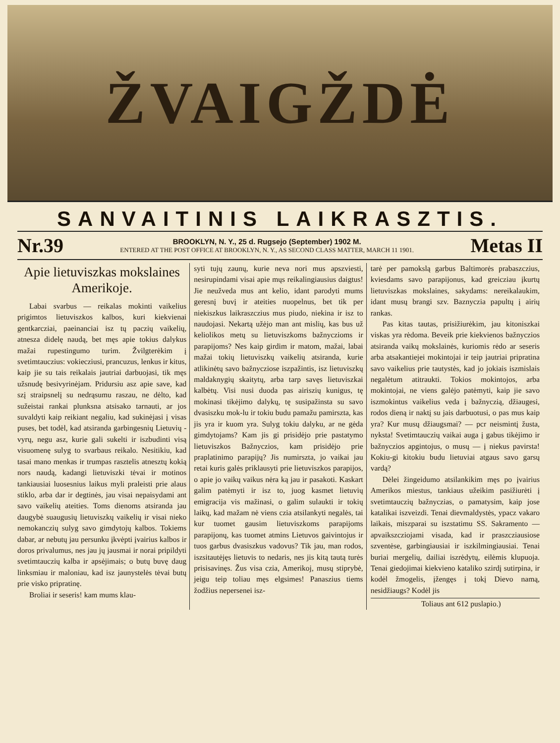ŽVAIGŽDĖ
SANVAITINIS LAIKRASZTIS.
Nr.39
BROOKLYN, N. Y., 25 d. Rugsejo (September) 1902 M.
ENTERED AT THE POST OFFICE AT BROOKLYN, N. Y., AS SECOND CLASS MATTER, MARCH 11 1901.
Metas II
Apie lietuviszkas mokslaines Amerikoje.
Labai svarbus — reikalas mokinti vaikelius prigimtos lietuviszkos kalbos, kuri kiekvienai gentkarcziai, paeinanciai isz tų paczių vaikelių, atnesza didelę naudą, bet męs apie tokius dalykus mažai rupestingumo turim. Žvilgterėkim į svetimtauczius: vokiecziusi, prancuzus, lenkus ir kitus, kaip jie su tais reikalais jautriai darbuojasi, tik męs užsnudę besivyrinėjam. Pridursiu asz apie save, kad szį straipsnelį su nedrąsumu raszau, ne dėlto, kad sužeistai rankai plunksna atsisako tarnauti, ar jos suvaldyti kaip reikiant negaliu, kad sukinėjasi į visas puses, bet todėl, kad atsiranda garbingesnių Lietuvių - vyrų, negu asz, kurie gali sukelti ir iszbudinti visą visuomenę sulyg to svarbaus reikalo. Nesitikiu, kad tasai mano menkas ir trumpas rasztelis atnesztų kokią nors naudą, kadangi lietuviszki tėvai ir motinos tankiausiai luosesnius laikus myli praleisti prie alaus stiklo, arba dar ir degtinės, jau visai nepaisydami ant savo vaikelių ateities. Toms dienoms atsiranda jau daugybė suaugusių lietuviszkų vaikelių ir visai nieko nemokanczių sulyg savo gimdytojų kalbos. Tokiems dabar, ar nebutų jau persunku įkvėpti įvairius kalbos ir doros privalumus, nes jau jų jausmai ir norai pripildyti svetimtauczių kalba ir apsėjimais; o butų buvę daug linksmiau ir maloniau, kad isz jaunystelės tėvai butų prie visko pripratinę.
Broliai ir seseris! kam mums klau-
syti tujų zaunų, kurie neva nori mus apszviesti, nesirupindami visai apie mųs reikalingiausius daigtus! Jie neuž­veda mus ant kelio, idant parodyti mums geresnį buvį ir ateities nuopelnus, bet tik per niekiszkus laikraszczius mus piudo, niekina ir isz to naudojasi. Nekartą užėjo man ant mislių, kas bus už keliolikos metų su lietuviszkoms bažnyczioms ir parapijoms? Nes kaip girdim ir matom, mažai, labai mažai tokių lietuviszkų vaikelių atsiranda, kurie atlikinėtų savo bažnycziose iszpažintis, isz lietuviszkų maldaknygių skaitytų, arba tarp savęs lietuviszkai kalbėtų. Visi nusi duoda pas airiszių kunigus, tę mokinasi tikėjimo dalykų, tę susipažinsta su savo dvasiszku mok-lu ir tokiu budu pamažu pamirszta, kas jis yra ir kuom yra. Sulyg tokiu dalyku, ar ne gėda gimdytojams? Kam jis gi prisidėjo prie pastatymo lietuviszkos Bažnyczios, kam prisidėjo prie praplatinimo parapijų? Jis numirszta, jo vaikai jau retai kuris galės priklausyti prie lietuviszkos parapijos, o apie jo vaikų vaikus nėra ką jau ir pasakoti. Kaskart galim patėmyti ir isz to, juog kasmet lietuvių emigracija vis mažinasi, o galim sulaukti ir tokių laikų, kad mažam nė viens czia atsilankyti negalės, tai kur tuomet gausim lietuviszkoms parapijoms parapijonų, kas tuomet atmins Lietuvos gaivintojus ir tuos garbus dvasiszkus vadovus? Tik jau, man rodos, iszsitautėjęs lietuvis to nedaris, nes jis kitą tautą turės prisisavinęs. Žus visa czia, Amerikoj, musų stiprybė, jeigu teip toliau męs elgsimes! Panaszius tiems žodžius nepersenei isz-
tarė per pamokslą garbus Baltimorės prabaszczius, kviesdams savo parapijonus, kad greicziau įkurtų lietuviszkas mokslaines, sakydams: nereikalaukim, idant musų brangi szv. Baznyczia papultų į airių rankas.
Pas kitas tautas, prisižiurėkim, jau kitoniszkai viskas yra rėdoma. Beveik prie kiekvienos bažnyczios atsiranda vaikų mokslainės, kuriomis rėdo ar seseris arba atsakantiejei mokintojai ir teip jautriai pripratina savo vaikelius prie tautystės, kad jo jokiais iszmislais negalėtum atitraukti. Tokios mokintojos, arba mokintojai, ne viens galėjo patėmyti, kaip jie savo iszmokintus vaikelius veda į bažnyczią, džiaugesi, rodos dieną ir naktį su jais darbuotusi, o pas mus kaip yra? Kur musų džiaugsmai? — pcr neismintį žusta, nyksta! Svetimtauczių vaikai auga į gabus tikėjimo ir bažnyczios apgintojus, o musų — į niekus pavirsta! Kokiu-gi kitokiu budu lietuviai atgaus savo garsų vardą?
Dėlei žingeidumo atsilankikim męs po įvairius Amerikos miestus, tankiaus užeikim pasižiurėti į svetimtauczių bažnyczias, o pamatysim, kaip jose katalikai iszveizdi. Tenai dievmaldystės, ypacz vakaro laikais, miszparai su isz­statimu SS. Sakramento — apvaikszcziojami visada, kad ir praszcziausiose szventėse, garbingiausiai ir iszkilmingiausiai. Tenai buriai mergelių, dailiai iszrėdytų, eilėmis klupuoja. Tenai giedojimai kiekvieno kataliko szirdį sutirpina, ir kodėl žmogelis, įžengęs į tokį Dievo namą, nesidžiaugs? Kodėl jis
Toliaus ant 612 puslapio.)